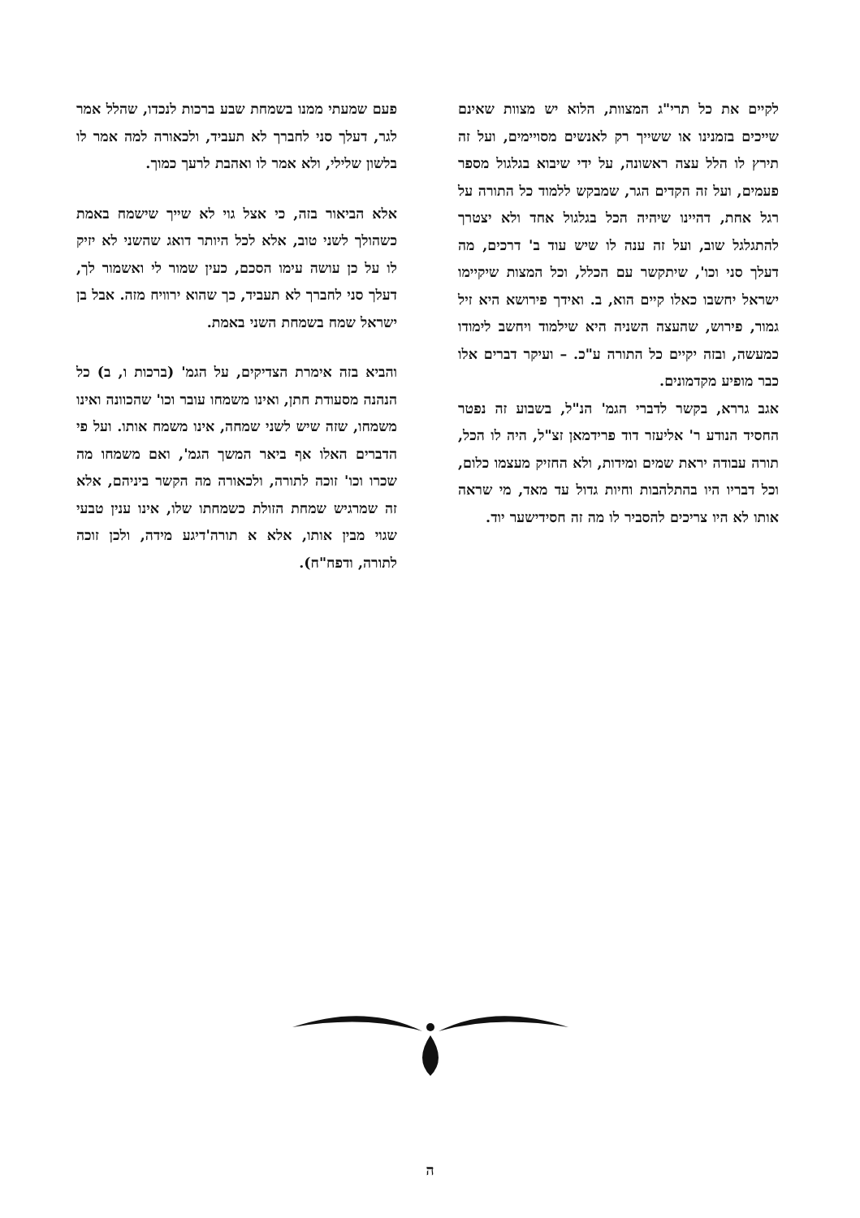לקיים את כל תרי"ג המצוות, הלוא יש מצוות שאינם שייכים בזמנינו או ששייך רק לאנשים מסויימים, ועל זה תירץ לו הלל עצה ראשונה, על ידי שיבוא בגלגול מספר פעמים, ועל זה הקדים הגר, שמבקש ללמוד כל התורה על רגל אחת, דהיינו שיהיה הכל בגלגול אחד ולא יצטרך להתגלגל שוב, ועל זה ענה לו שיש עוד ב' דרכים, מה דעלך סני וכו', שיתקשר עם הכלל, וכל המצות שיקיימו ישראל יחשבו כאלו קיים הוא, ב. ואידך פירושא היא זיל גמור, פירוש, שהעצה השניה היא שילמוד ויחשב לימודו כמעשה, ובזה יקיים כל התורה ע"כ. – ועיקר דברים אלו כבר מופיע מקדמונים.
אגב גררא, בקשר לדברי הגמ' הנ"ל, בשבוע זה נפטר החסיד הנודע ר' אליעזר דוד פרידמאן זצ"ל, היה לו הכל, תורה עבודה יראת שמים ומידות, ולא החזיק מעצמו כלום, וכל דבריו היו בהתלהבות וחיות גדול עד מאד, מי שראה אותו לא היו צריכים להסביר לו מה זה חסידישער יוד.
פעם שמעתי ממנו בשמחת שבע ברכות לנכדו, שהלל אמר לגר, דעלך סני לחברך לא תעביד, ולכאורה למה אמר לו בלשון שלילי, ולא אמר לו ואהבת לרעך כמוך.
אלא הביאור בזה, כי אצל גוי לא שייך שישמח באמת כשהולך לשני טוב, אלא לכל היותר דואג שהשני לא יזיק לו על כן עושה עימו הסכם, כעין שמור לי ואשמור לך, דעלך סני לחברך לא תעביד, כך שהוא ירוויח מזה. אבל בן ישראל שמח בשמחת השני באמת.
והביא בזה אימרת הצדיקים, על הגמ' (ברכות ו, ב) כל הנהנה מסעודת חתן, ואינו משמחו עובר וכו' שהכוונה ואינו משמחו, שזה שיש לשני שמחה, אינו משמח אותו. ועל פי הדברים האלו אף ביאר המשך הגמ', ואם משמחו מה שכרו וכו' זוכה לתורה, ולכאורה מה הקשר ביניהם, אלא זה שמרגיש שמחת הזולת כשמחתו שלו, אינו ענין טבעי שגוי מבין אותו, אלא א תורה'דיגע מידה, ולכן זוכה לתורה, ודפח"ח).
ה